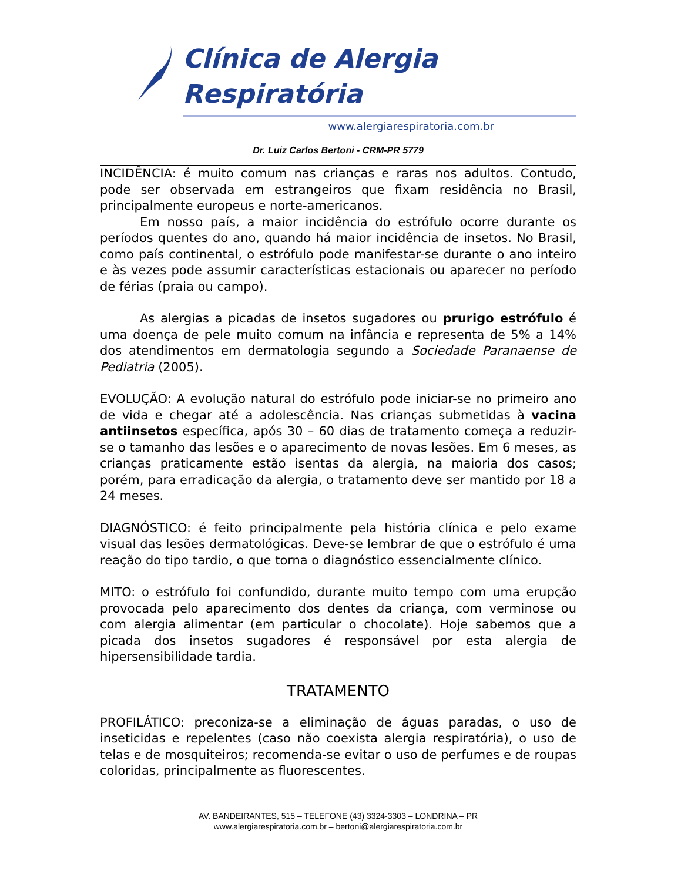Clínica de Alergia Respiratória
www.alergiarespiratoria.com.br
Dr. Luiz Carlos Bertoni - CRM-PR 5779
INCIDÊNCIA: é muito comum nas crianças e raras nos adultos. Contudo, pode ser observada em estrangeiros que fixam residência no Brasil, principalmente europeus e norte-americanos.
Em nosso país, a maior incidência do estrófulo ocorre durante os períodos quentes do ano, quando há maior incidência de insetos. No Brasil, como país continental, o estrófulo pode manifestar-se durante o ano inteiro e às vezes pode assumir características estacionais ou aparecer no período de férias (praia ou campo).
As alergias a picadas de insetos sugadores ou prurigo estrófulo é uma doença de pele muito comum na infância e representa de 5% a 14% dos atendimentos em dermatologia segundo a Sociedade Paranaense de Pediatria (2005).
EVOLUÇÃO: A evolução natural do estrófulo pode iniciar-se no primeiro ano de vida e chegar até a adolescência. Nas crianças submetidas à vacina antiinsetos específica, após 30 – 60 dias de tratamento começa a reduzir-se o tamanho das lesões e o aparecimento de novas lesões. Em 6 meses, as crianças praticamente estão isentas da alergia, na maioria dos casos; porém, para erradicação da alergia, o tratamento deve ser mantido por 18 a 24 meses.
DIAGNÓSTICO: é feito principalmente pela história clínica e pelo exame visual das lesões dermatológicas. Deve-se lembrar de que o estrófulo é uma reação do tipo tardio, o que torna o diagnóstico essencialmente clínico.
MITO: o estrófulo foi confundido, durante muito tempo com uma erupção provocada pelo aparecimento dos dentes da criança, com verminose ou com alergia alimentar (em particular o chocolate). Hoje sabemos que a picada dos insetos sugadores é responsável por esta alergia de hipersensibilidade tardia.
TRATAMENTO
PROFILÁTICO: preconiza-se a eliminação de águas paradas, o uso de inseticidas e repelentes (caso não coexista alergia respiratória), o uso de telas e de mosquiteiros; recomenda-se evitar o uso de perfumes e de roupas coloridas, principalmente as fluorescentes.
AV. BANDEIRANTES, 515 – TELEFONE (43) 3324-3303 – LONDRINA – PR
www.alergiarespiratoria.com.br – bertoni@alergiarespiratoria.com.br